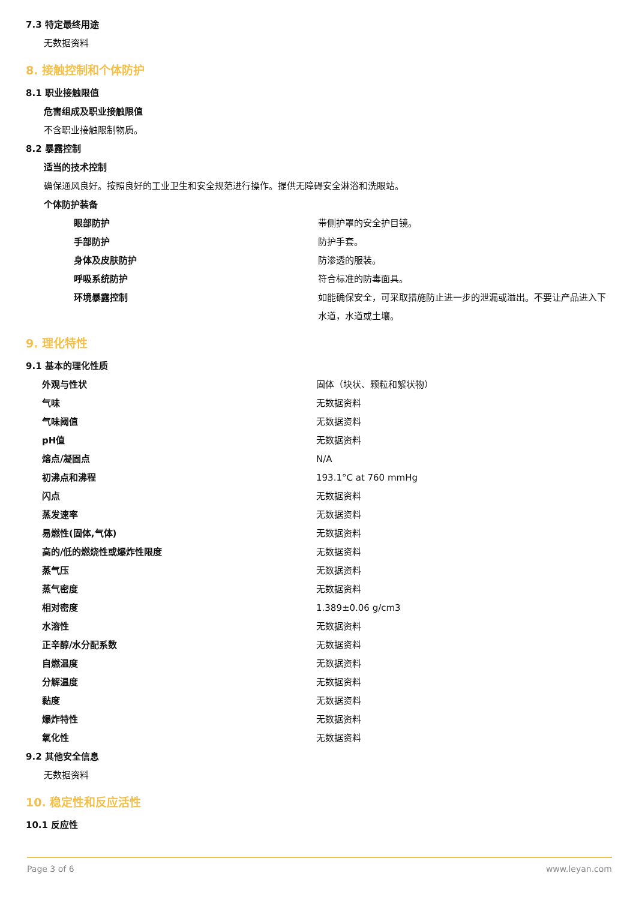7.3 特定最终用途
无数据资料
8. 接触控制和个体防护
8.1 职业接触限值
危害组成及职业接触限值
不含职业接触限制物质。
8.2 暴露控制
适当的技术控制
确保通风良好。按照良好的工业卫生和安全规范进行操作。提供无障碍安全淋浴和洗眼站。
个体防护装备
| 眼部防护 | 带侧护罩的安全护目镜。 |
| 手部防护 | 防护手套。 |
| 身体及皮肤防护 | 防渗透的服装。 |
| 呼吸系统防护 | 符合标准的防毒面具。 |
| 环境暴露控制 | 如能确保安全，可采取措施防止进一步的泄漏或溢出。不要让产品进入下水道，水道或土壤。 |
9. 理化特性
9.1 基本的理化性质
| 外观与性状 | 固体（块状、颗粒和絮状物） |
| 气味 | 无数据资料 |
| 气味阈值 | 无数据资料 |
| pH值 | 无数据资料 |
| 熔点/凝固点 | N/A |
| 初沸点和沸程 | 193.1°C at 760 mmHg |
| 闪点 | 无数据资料 |
| 蒸发速率 | 无数据资料 |
| 易燃性(固体,气体) | 无数据资料 |
| 高的/低的燃烧性或爆炸性限度 | 无数据资料 |
| 蒸气压 | 无数据资料 |
| 蒸气密度 | 无数据资料 |
| 相对密度 | 1.389±0.06 g/cm3 |
| 水溶性 | 无数据资料 |
| 正辛醇/水分配系数 | 无数据资料 |
| 自燃温度 | 无数据资料 |
| 分解温度 | 无数据资料 |
| 黏度 | 无数据资料 |
| 爆炸特性 | 无数据资料 |
| 氧化性 | 无数据资料 |
9.2 其他安全信息
无数据资料
10. 稳定性和反应活性
10.1 反应性
Page 3 of 6 www.leyan.com